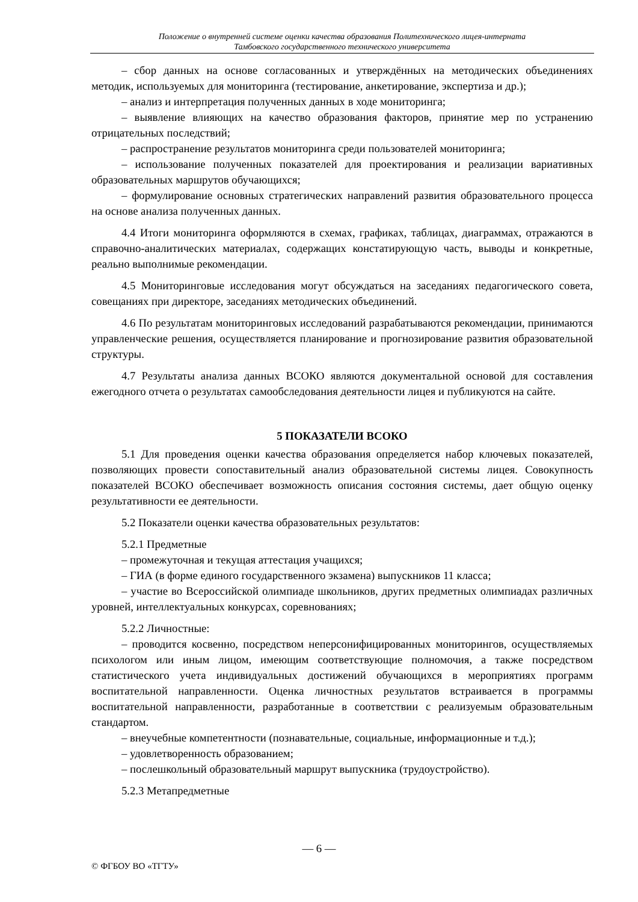Положение о внутренней системе оценки качества образования Политехнического лицея-интерната
Тамбовского государственного технического университета
– сбор данных на основе согласованных и утверждённых на методических объединениях методик, используемых для мониторинга (тестирование, анкетирование, экспертиза и др.);
– анализ и интерпретация полученных данных в ходе мониторинга;
– выявление влияющих на качество образования факторов, принятие мер по устранению отрицательных последствий;
– распространение результатов мониторинга среди пользователей мониторинга;
– использование полученных показателей для проектирования и реализации вариативных образовательных маршрутов обучающихся;
– формулирование основных стратегических направлений развития образовательного процесса на основе анализа полученных данных.
4.4 Итоги мониторинга оформляются в схемах, графиках, таблицах, диаграммах, отражаются в справочно-аналитических материалах, содержащих констатирующую часть, выводы и конкретные, реально выполнимые рекомендации.
4.5 Мониторинговые исследования могут обсуждаться на заседаниях педагогического совета, совещаниях при директоре, заседаниях методических объединений.
4.6 По результатам мониторинговых исследований разрабатываются рекомендации, принимаются управленческие решения, осуществляется планирование и прогнозирование развития образовательной структуры.
4.7 Результаты анализа данных ВСОКО являются документальной основой для составления ежегодного отчета о результатах самообследования деятельности лицея и публикуются на сайте.
5 ПОКАЗАТЕЛИ ВСОКО
5.1 Для проведения оценки качества образования определяется набор ключевых показателей, позволяющих провести сопоставительный анализ образовательной системы лицея. Совокупность показателей ВСОКО обеспечивает возможность описания состояния системы, дает общую оценку результативности ее деятельности.
5.2 Показатели оценки качества образовательных результатов:
5.2.1 Предметные
– промежуточная и текущая аттестация учащихся;
– ГИА (в форме единого государственного экзамена) выпускников 11 класса;
– участие во Всероссийской олимпиаде школьников, других предметных олимпиадах различных уровней, интеллектуальных конкурсах, соревнованиях;
5.2.2 Личностные:
– проводится косвенно, посредством неперсонифицированных мониторингов, осуществляемых психологом или иным лицом, имеющим соответствующие полномочия, а также посредством статистического учета индивидуальных достижений обучающихся в мероприятиях программ воспитательной направленности. Оценка личностных результатов встраивается в программы воспитательной направленности, разработанные в соответствии с реализуемым образовательным стандартом.
– внеучебные компетентности (познавательные, социальные, информационные и т.д.);
– удовлетворенность образованием;
– послешкольный образовательный маршрут выпускника (трудоустройство).
5.2.3 Метапредметные
— 6 —
© ФГБОУ ВО «ТГТУ»